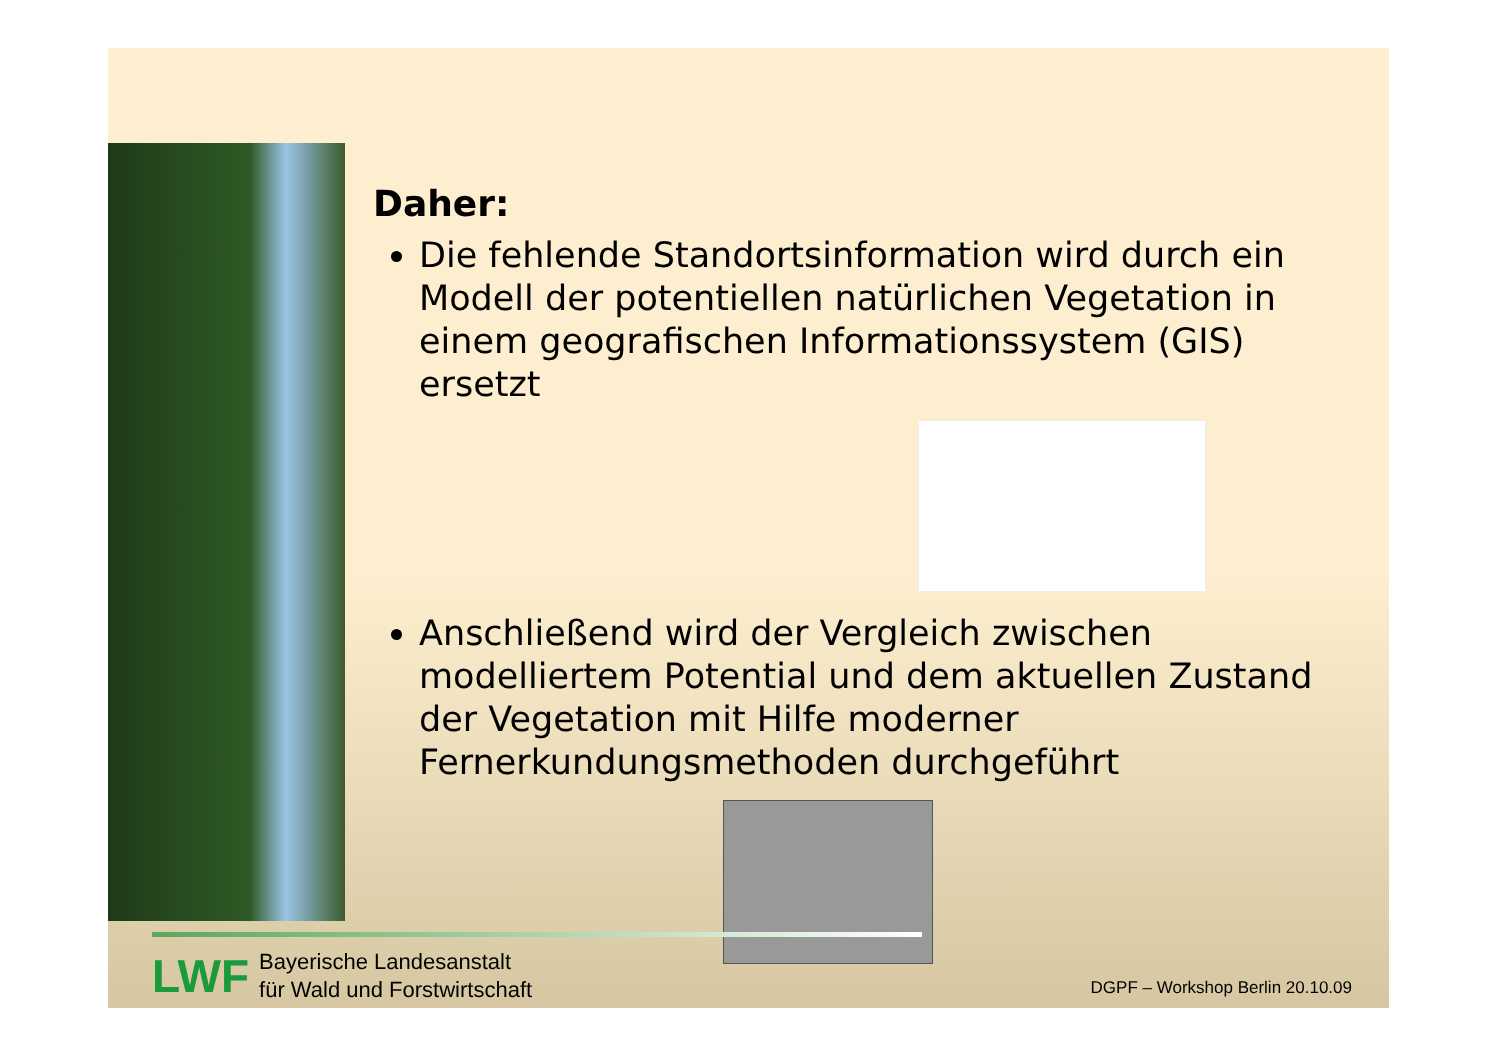Daher:
Die fehlende Standortsinformation wird durch ein Modell der potentiellen natürlichen Vegetation in einem geografischen Informationssystem (GIS) ersetzt
Anschließend wird der Vergleich zwischen modelliertem Potential und dem aktuellen Zustand der Vegetation mit Hilfe moderner Fernerkundungsmethoden durchgeführt
LWF
Bayerische Landesanstalt
für Wald und Forstwirtschaft
DGPF – Workshop Berlin 20.10.09